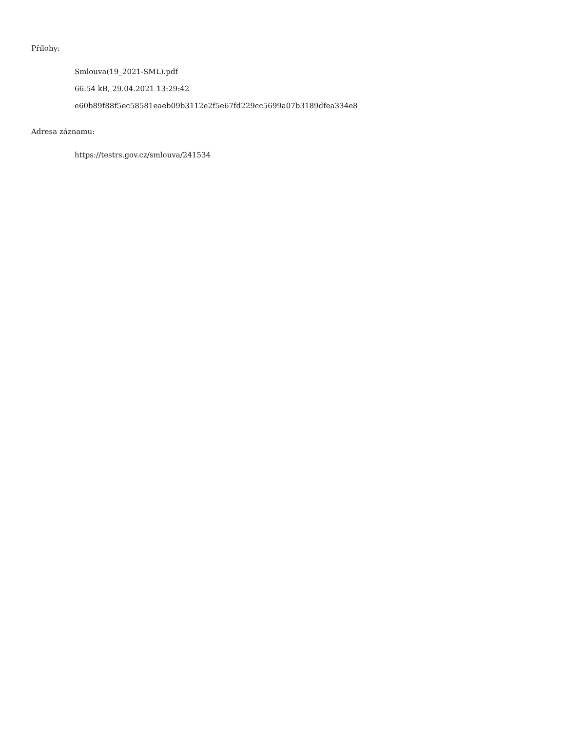Přílohy:
Smlouva(19_2021-SML).pdf
66.54 kB, 29.04.2021 13:29:42
e60b89f88f5ec58581eaeb09b3112e2f5e67fd229cc5699a07b3189dfea334e8
Adresa záznamu:
https://testrs.gov.cz/smlouva/241534